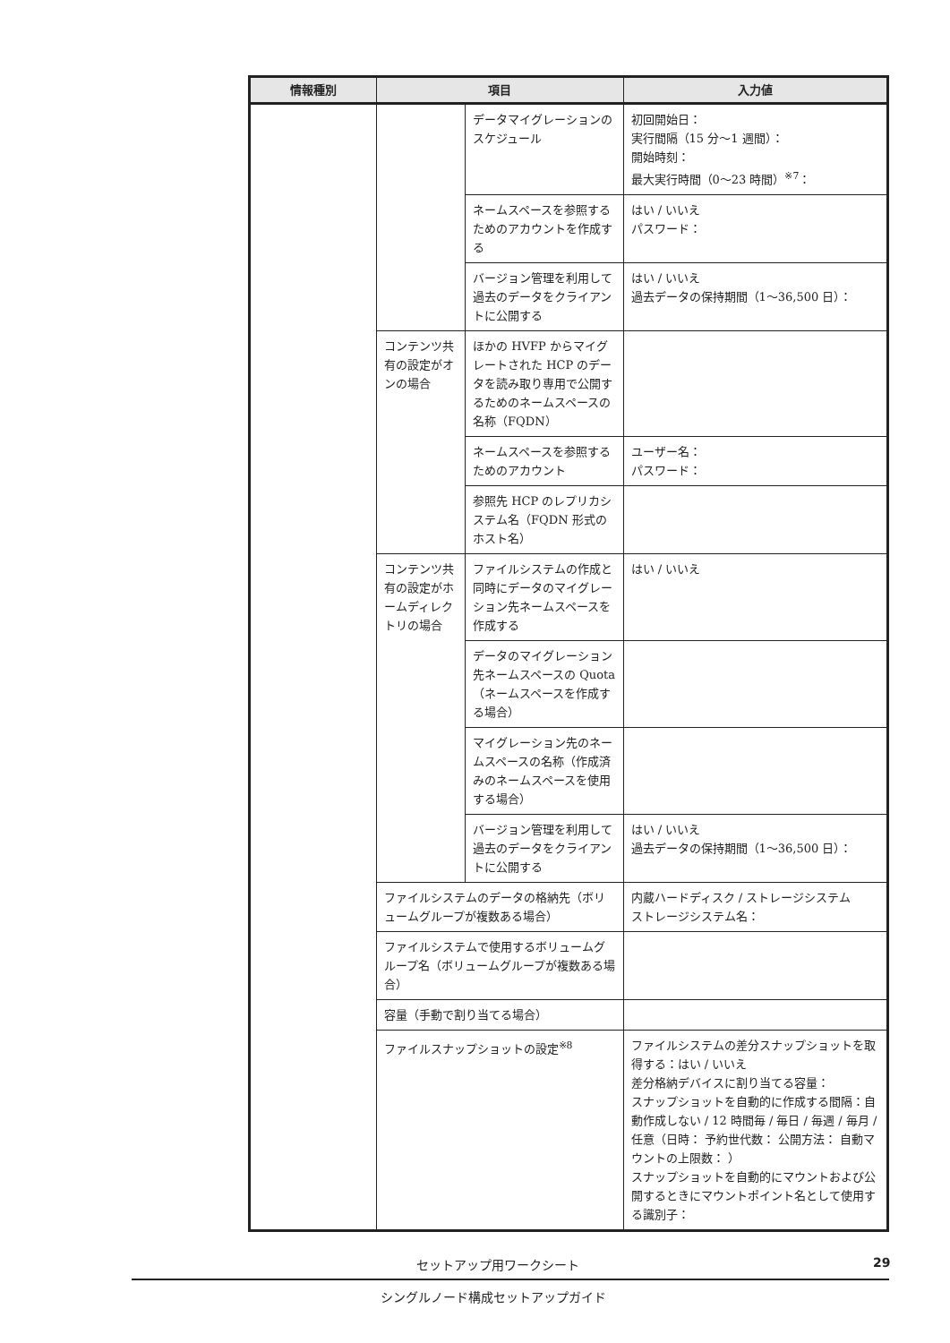| 情報種別 | 項目 | | 入力値 |
| --- | --- | --- | --- |
| | | データマイグレーションのスケジュール | 初回開始日： 実行間隔（15 分～1 週間）： 開始時刻： 最大実行時間（0～23 時間）<sup>※7</sup>： |
| | | ネームスペースを参照するためのアカウントを作成する | はい / いいえ パスワード： |
| | | バージョン管理を利用して過去のデータをクライアントに公開する | はい / いいえ 過去データの保持期間（1～36,500 日）： |
| | コンテンツ共有の設定がオンの場合 | ほかの HVFP からマイグレートされた HCP のデータを読み取り専用で公開するためのネームスペースの名称（FQDN） | |
| | | ネームスペースを参照するためのアカウント | ユーザー名： パスワード： |
| | | 参照先 HCP のレプリカシステム名（FQDN 形式のホスト名） | |
| | コンテンツ共有の設定がホームディレクトリの場合 | ファイルシステムの作成と同時にデータのマイグレーション先ネームスペースを作成する | はい / いいえ |
| | | データのマイグレーション先ネームスペースの Quota（ネームスペースを作成する場合） | |
| | | マイグレーション先のネームスペースの名称（作成済みのネームスペースを使用する場合） | |
| | | バージョン管理を利用して過去のデータをクライアントに公開する | はい / いいえ 過去データの保持期間（1～36,500 日）： |
| | ファイルシステムのデータの格納先（ボリュームグループが複数ある場合） | | 内蔵ハードディスク / ストレージシステム ストレージシステム名： |
| | ファイルシステムで使用するボリュームグループ名（ボリュームグループが複数ある場合） | | |
| | 容量（手動で割り当てる場合） | | |
| | ファイルスナップショットの設定<sup>※8</sup> | | ファイルシステムの差分スナップショットを取得する：はい / いいえ 差分格納デバイスに割り当てる容量： スナップショットを自動的に作成する間隔：自動作成しない / 12 時間毎 / 毎日 / 毎週 / 毎月 / 任意（日時： 予約世代数： 公開方法： 自動マウントの上限数： ） スナップショットを自動的にマウントおよび公開するときにマウントポイント名として使用する識別子： |
セットアップ用ワークシート 29
シングルノード構成セットアップガイド